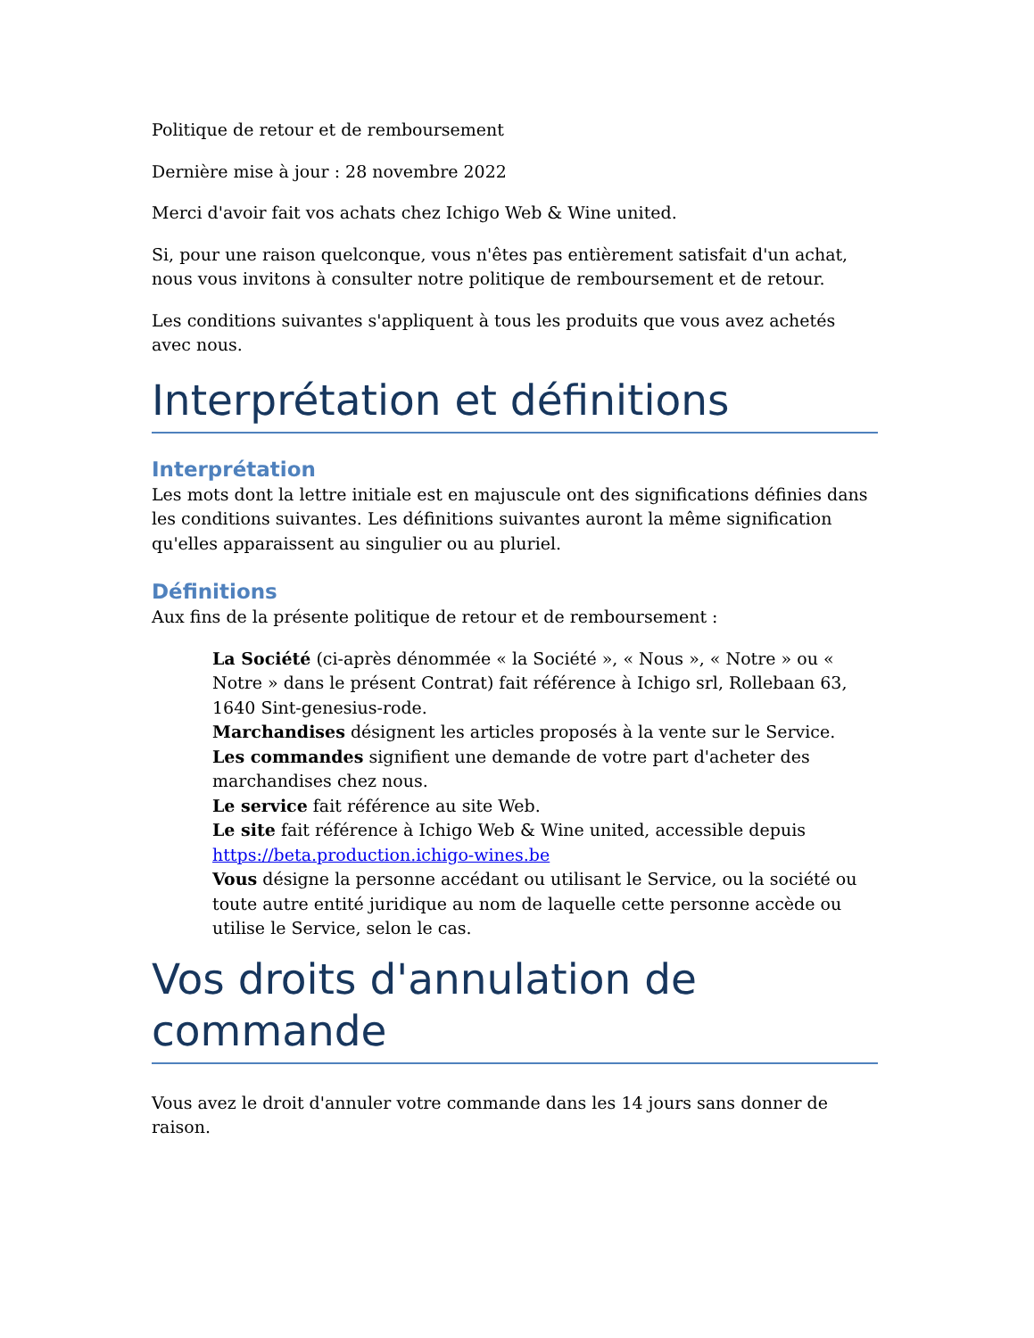Politique de retour et de remboursement
Dernière mise à jour : 28 novembre 2022
Merci d'avoir fait vos achats chez Ichigo Web & Wine united.
Si, pour une raison quelconque, vous n'êtes pas entièrement satisfait d'un achat, nous vous invitons à consulter notre politique de remboursement et de retour.
Les conditions suivantes s'appliquent à tous les produits que vous avez achetés avec nous.
Interprétation et définitions
Interprétation
Les mots dont la lettre initiale est en majuscule ont des significations définies dans les conditions suivantes. Les définitions suivantes auront la même signification qu'elles apparaissent au singulier ou au pluriel.
Définitions
Aux fins de la présente politique de retour et de remboursement :
La Société (ci-après dénommée « la Société », « Nous », « Notre » ou « Notre » dans le présent Contrat) fait référence à Ichigo srl, Rollebaan 63, 1640 Sint-genesius-rode.
Marchandises désignent les articles proposés à la vente sur le Service.
Les commandes signifient une demande de votre part d'acheter des marchandises chez nous.
Le service fait référence au site Web.
Le site fait référence à Ichigo Web & Wine united, accessible depuis https://beta.production.ichigo-wines.be
Vous désigne la personne accédant ou utilisant le Service, ou la société ou toute autre entité juridique au nom de laquelle cette personne accède ou utilise le Service, selon le cas.
Vos droits d'annulation de commande
Vous avez le droit d'annuler votre commande dans les 14 jours sans donner de raison.